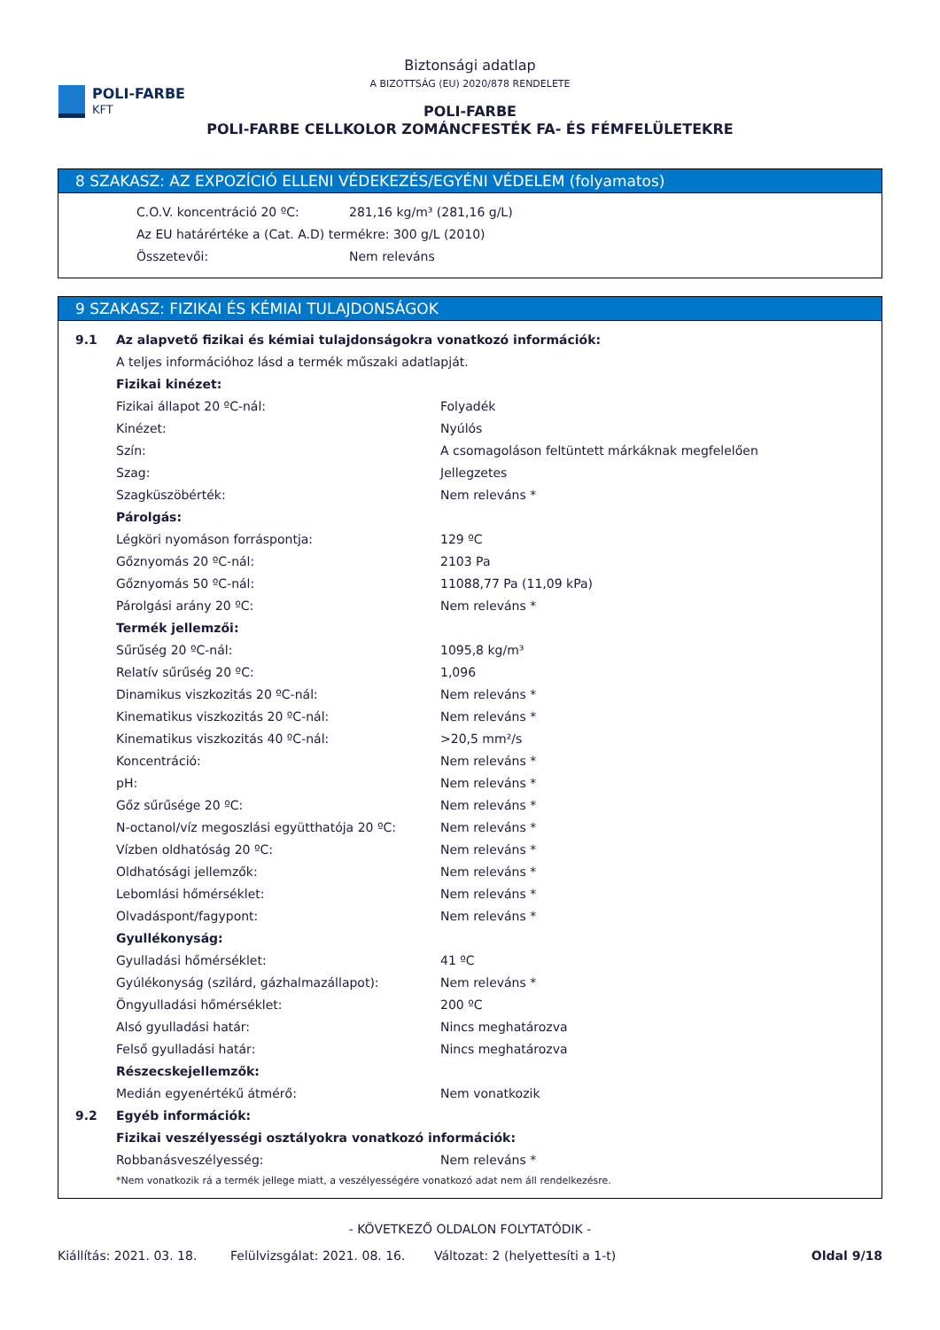Biztonsági adatlap
A BIZOTTSÁG (EU) 2020/878 RENDELETE
POLI-FARBE
KFT
POLI-FARBE
POLI-FARBE CELLKOLOR ZOMÁNCFESTÉK FA- ÉS FÉMFELÜLETEKRE
8 SZAKASZ: AZ EXPOZÍCIÓ ELLENI VÉDEKEZÉS/EGYÉNI VÉDELEM (folyamatos)
| C.O.V. koncentráció 20 ºC: | 281,16 kg/m³ (281,16 g/L) |
| Az EU határértéke a (Cat. A.D) termékre: 300 g/L (2010) | |
| Összetevői: | Nem releváns |
9 SZAKASZ: FIZIKAI ÉS KÉMIAI TULAJDONSÁGOK
| 9.1 | Az alapvető fizikai és kémiai tulajdonságokra vonatkozó információk: | |
| | A teljes információhoz lásd a termék műszaki adatlapját. | |
| | Fizikai kinézet: | |
| | Fizikai állapot 20 ºC-nál: | Folyadék |
| | Kinézet: | Nyúlós |
| | Szín: | A csomagoláson feltüntett márkáknak megfelelően |
| | Szag: | Jellegzetes |
| | Szagküszöbérték: | Nem releváns * |
| | Párolgás: | |
| | Légköri nyomáson forráspontja: | 129 ºC |
| | Gőznyomás 20 ºC-nál: | 2103 Pa |
| | Gőznyomás 50 ºC-nál: | 11088,77 Pa (11,09 kPa) |
| | Párolgási arány 20 ºC: | Nem releváns * |
| | Termék jellemzői: | |
| | Sűrűség 20 ºC-nál: | 1095,8 kg/m³ |
| | Relatív sűrűség 20 ºC: | 1,096 |
| | Dinamikus viszkozitás 20 ºC-nál: | Nem releváns * |
| | Kinematikus viszkozitás 20 ºC-nál: | Nem releváns * |
| | Kinematikus viszkozitás 40 ºC-nál: | >20,5 mm²/s |
| | Koncentráció: | Nem releváns * |
| | pH: | Nem releváns * |
| | Gőz sűrűsége 20 ºC: | Nem releváns * |
| | N-octanol/víz megoszlási együtthatója 20 ºC: | Nem releváns * |
| | Vízben oldhatóság 20 ºC: | Nem releváns * |
| | Oldhatósági jellemzők: | Nem releváns * |
| | Lebomlási hőmérséklet: | Nem releváns * |
| | Olvadáspont/fagypont: | Nem releváns * |
| | Gyullékonyság: | |
| | Gyulladási hőmérséklet: | 41 ºC |
| | Gyúlékonyság (szilárd, gázhalmazállapot): | Nem releváns * |
| | Öngyulladási hőmérséklet: | 200 ºC |
| | Alsó gyulladási határ: | Nincs meghatározva |
| | Felső gyulladási határ: | Nincs meghatározva |
| | Részecskejellemzők: | |
| | Medián egyenértékű átmérő: | Nem vonatkozik |
| 9.2 | Egyéb információk: | |
| | Fizikai veszélyességi osztályokra vonatkozó információk: | |
| | Robbanásveszélyesség: | Nem releváns * |
| | *Nem vonatkozik rá a termék jellege miatt, a veszélyességére vonatkozó adat nem áll rendelkezésre. | |
- KÖVETKEZŐ OLDALON FOLYTATÓDIK -
Kiállítás: 2021. 03. 18. Felülvizsgálat: 2021. 08. 16. Változat: 2 (helyettesíti a 1-t) Oldal 9/18